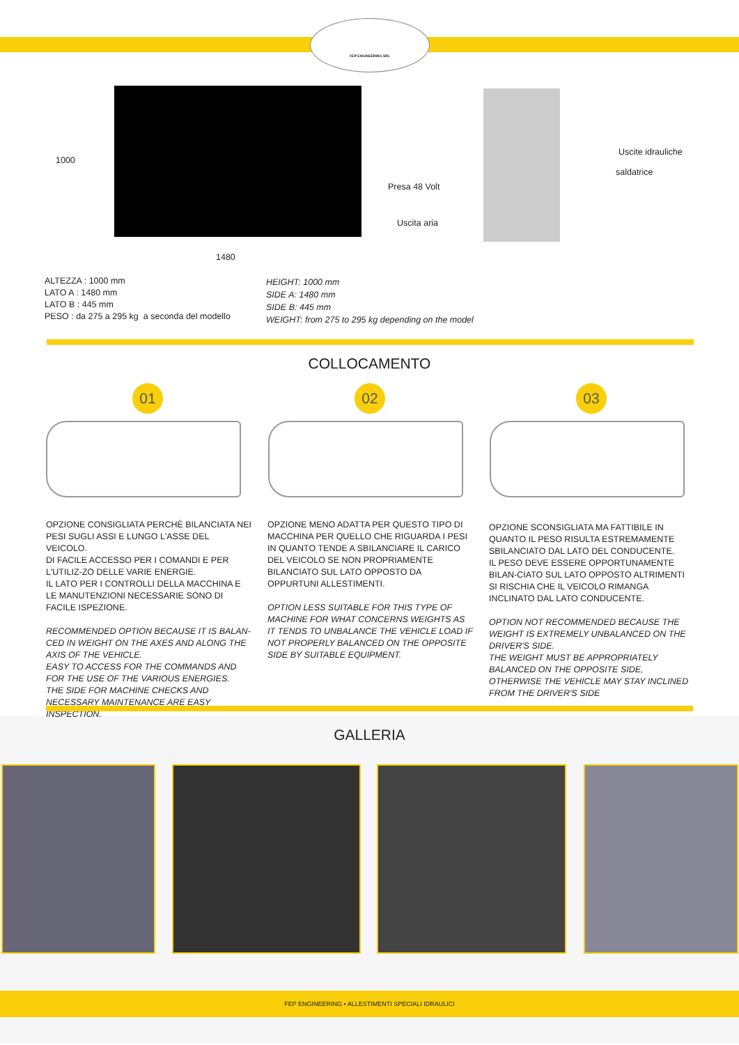FEP ENGINEERING SRL
1000
1480
Uscite idrauliche
saldatrice
Presa 48 Volt
Uscita aria
ALTEZZA : 1000 mm
LATO A : 1480 mm
LATO B : 445 mm
PESO : da 275 a 295 kg a seconda del modello
HEIGHT: 1000 mm
SIDE A: 1480 mm
SIDE B: 445 mm
WEIGHT: from 275 to 295 kg depending on the model
COLLOCAMENTO
01 02 03
OPZIONE CONSIGLIATA PERCHÈ BILANCIATA NEI PESI SUGLI ASSI E LUNGO L'ASSE DEL VEICOLO.
DI FACILE ACCESSO PER I COMANDI E PER L'UTILIZ-ZO DELLE VARIE ENERGIE.
IL LATO PER I CONTROLLI DELLA MACCHINA E LE MANUTENZIONI NECESSARIE SONO DI FACILE ISPEZIONE.
RECOMMENDED OPTION BECAUSE IT IS BALAN-CED IN WEIGHT ON THE AXES AND ALONG THE AXIS OF THE VEHICLE.
EASY TO ACCESS FOR THE COMMANDS AND FOR THE USE OF THE VARIOUS ENERGIES.
THE SIDE FOR MACHINE CHECKS AND NECESSARY MAINTENANCE ARE EASY INSPECTION.
OPZIONE MENO ADATTA PER QUESTO TIPO DI MACCHINA PER QUELLO CHE RIGUARDA I PESI IN QUANTO TENDE A SBILANCIARE IL CARICO DEL VEICOLO SE NON PROPRIAMENTE BILANCIATO SUL LATO OPPOSTO DA OPPURTUNI ALLESTIMENTI.
OPTION LESS SUITABLE FOR THIS TYPE OF MACHINE FOR WHAT CONCERNS WEIGHTS AS IT TENDS TO UNBALANCE THE VEHICLE LOAD IF NOT PROPERLY BALANCED ON THE OPPOSITE SIDE BY SUITABLE EQUIPMENT.
OPZIONE SCONSIGLIATA MA FATTIBILE IN QUANTO IL PESO RISULTA ESTREMAMENTE SBILANCIATO DAL LATO DEL CONDUCENTE.
IL PESO DEVE ESSERE OPPORTUNAMENTE BILAN-CIATO SUL LATO OPPOSTO ALTRIMENTI SI RISCHIA CHE IL VEICOLO RIMANGA INCLINATO DAL LATO CONDUCENTE.
OPTION NOT RECOMMENDED BECAUSE THE WEIGHT IS EXTREMELY UNBALANCED ON THE DRIVER'S SIDE.
THE WEIGHT MUST BE APPROPRIATELY BALANCED ON THE OPPOSITE SIDE, OTHERWISE THE VEHICLE MAY STAY INCLINED FROM THE DRIVER'S SIDE
GALLERIA
FEP ENGINEERING • ALLESTIMENTI SPECIALI IDRAULICI